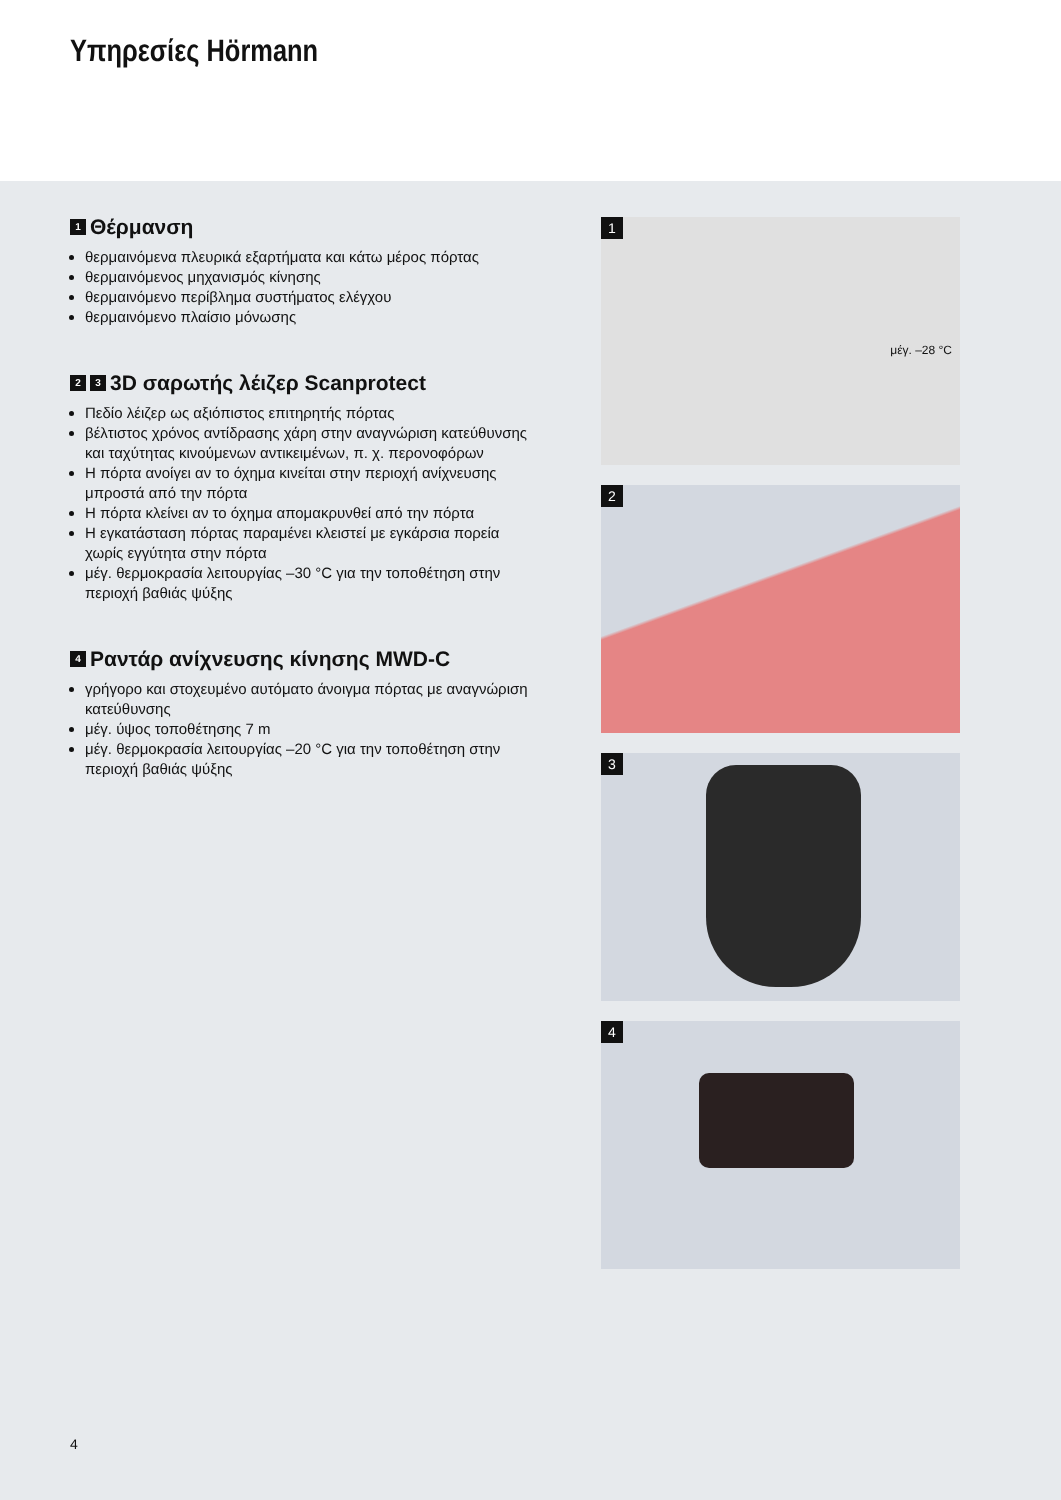Υπηρεσίες Hörmann
1 Θέρμανση
θερμαινόμενα πλευρικά εξαρτήματα και κάτω μέρος πόρτας
θερμαινόμενος μηχανισμός κίνησης
θερμαινόμενο περίβλημα συστήματος ελέγχου
θερμαινόμενο πλαίσιο μόνωσης
2 3 3D σαρωτής λέιζερ Scanprotect
Πεδίο λέιζερ ως αξιόπιστος επιτηρητής πόρτας
βέλτιστος χρόνος αντίδρασης χάρη στην αναγνώριση κατεύθυνσης και ταχύτητας κινούμενων αντικειμένων, π. χ. περονοφόρων
Η πόρτα ανοίγει αν το όχημα κινείται στην περιοχή ανίχνευσης μπροστά από την πόρτα
Η πόρτα κλείνει αν το όχημα απομακρυνθεί από την πόρτα
Η εγκατάσταση πόρτας παραμένει κλειστεί με εγκάρσια πορεία χωρίς εγγύτητα στην πόρτα
μέγ. θερμοκρασία λειτουργίας –30 °C για την τοποθέτηση στην περιοχή βαθιάς ψύξης
4 Ραντάρ ανίχνευσης κίνησης MWD-C
γρήγορο και στοχευμένο αυτόματο άνοιγμα πόρτας με αναγνώριση κατεύθυνσης
μέγ. ύψος τοποθέτησης 7 m
μέγ. θερμοκρασία λειτουργίας –20 °C για την τοποθέτηση στην περιοχή βαθιάς ψύξης
1
μέγ. –28 °C
2
3
4
4